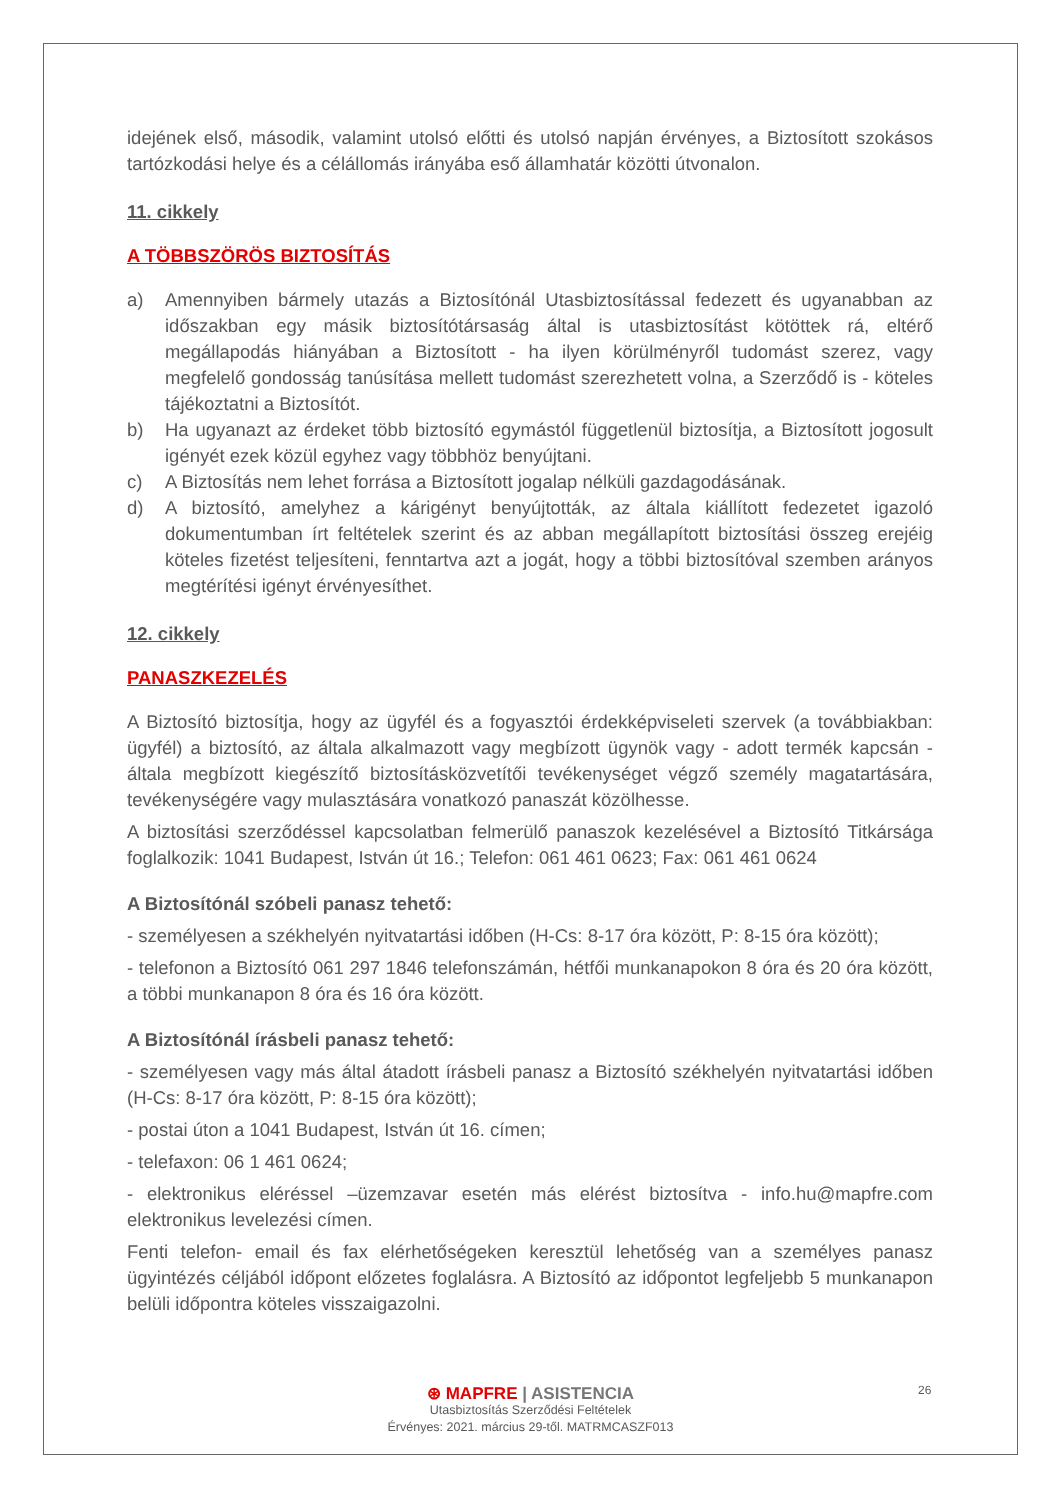idejének első, második, valamint utolsó előtti és utolsó napján érvényes, a Biztosított szokásos tartózkodási helye és a célállomás irányába eső államhatár közötti útvonalon.
11. cikkely
A TÖBBSZÖRÖS BIZTOSÍTÁS
a) Amennyiben bármely utazás a Biztosítónál Utasbiztosítással fedezett és ugyanabban az időszakban egy másik biztosítótársaság által is utasbiztosítást kötöttek rá, eltérő megállapodás hiányában a Biztosított - ha ilyen körülményről tudomást szerez, vagy megfelelő gondosság tanúsítása mellett tudomást szerezhetett volna, a Szerződő is - köteles tájékoztatni a Biztosítót.
b) Ha ugyanazt az érdeket több biztosító egymástól függetlenül biztosítja, a Biztosított jogosult igényét ezek közül egyhez vagy többhöz benyújtani.
c) A Biztosítás nem lehet forrása a Biztosított jogalap nélküli gazdagodásának.
d) A biztosító, amelyhez a kárigényt benyújtották, az általa kiállított fedezetet igazoló dokumentumban írt feltételek szerint és az abban megállapított biztosítási összeg erejéig köteles fizetést teljesíteni, fenntartva azt a jogát, hogy a többi biztosítóval szemben arányos megtérítési igényt érvényesíthet.
12. cikkely
PANASZKEZELÉS
A Biztosító biztosítja, hogy az ügyfél és a fogyasztói érdekképviseleti szervek (a továbbiakban: ügyfél) a biztosító, az általa alkalmazott vagy megbízott ügynök vagy - adott termék kapcsán - általa megbízott kiegészítő biztosításközvetítői tevékenységet végző személy magatartására, tevékenységére vagy mulasztására vonatkozó panaszát közölhesse.
A biztosítási szerződéssel kapcsolatban felmerülő panaszok kezelésével a Biztosító Titkársága foglalkozik: 1041 Budapest, István út 16.; Telefon: 061 461 0623; Fax: 061 461 0624
A Biztosítónál szóbeli panasz tehető:
- személyesen a székhelyén nyitvatartási időben (H-Cs: 8-17 óra között, P: 8-15 óra között);
- telefonon a Biztosító 061 297 1846 telefonszámán, hétfői munkanapokon 8 óra és 20 óra között, a többi munkanapon 8 óra és 16 óra között.
A Biztosítónál írásbeli panasz tehető:
- személyesen vagy más által átadott írásbeli panasz a Biztosító székhelyén nyitvatartási időben (H-Cs: 8-17 óra között, P: 8-15 óra között);
- postai úton a 1041 Budapest, István út 16. címen;
- telefaxon: 06 1 461 0624;
- elektronikus eléréssel –üzemzavar esetén más elérést biztosítva - info.hu@mapfre.com elektronikus levelezési címen.
Fenti telefon- email és fax elérhetőségeken keresztül lehetőség van a személyes panasz ügyintézés céljából időpont előzetes foglalásra. A Biztosító az időpontot legfeljebb 5 munkanapon belüli időpontra köteles visszaigazolni.
26
⊛ MAPFRE | ASISTENCIA
Utasbiztosítás Szerződési Feltételek
Érvényes: 2021. március 29-től. MATRMCASZF013